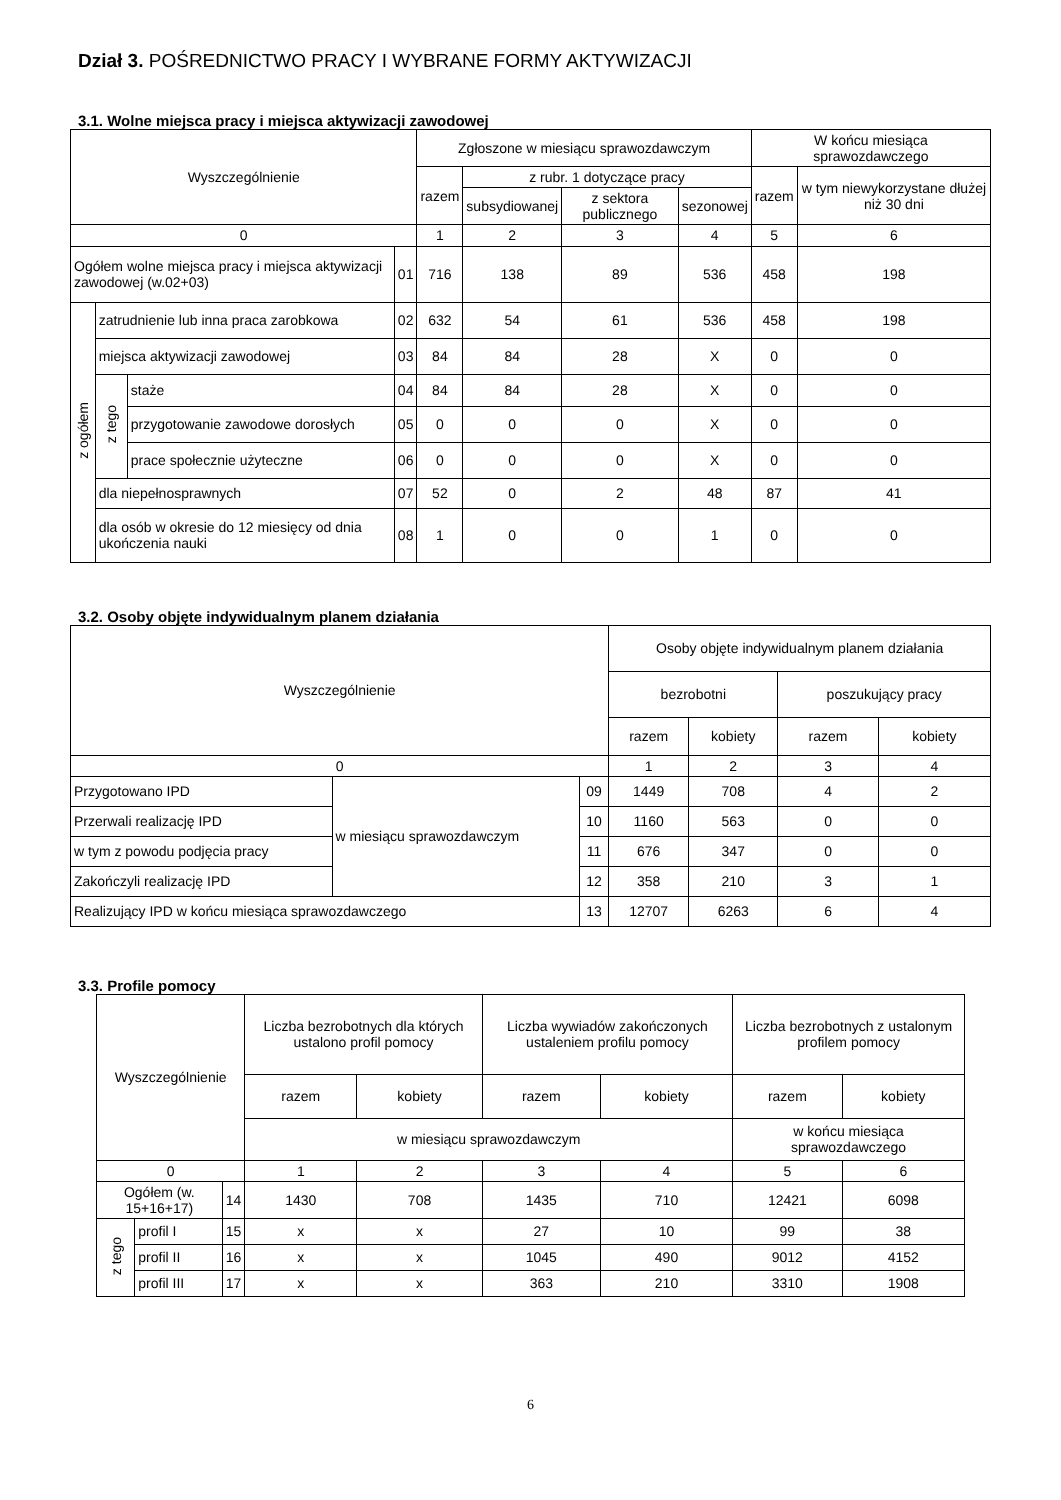Dział 3. POŚREDNICTWO PRACY I WYBRANE FORMY AKTYWIZACJI
3.1. Wolne miejsca pracy i miejsca aktywizacji zawodowej
| Wyszczególnienie | | | | Zgłoszone w miesiącu sprawozdawczym | | | | W końcu miesiąca sprawozdawczego | |
| --- | --- | --- | --- | --- | --- | --- | --- | --- | --- |
| | | | | razem | z rubr. 1 dotyczące pracy | | | razem | w tym niewykorzystane dłużej niż 30 dni |
| | | | | | subsydiowanej | z sektora publicznego | sezonowej | | |
| 0 | | | | 1 | 2 | 3 | 4 | 5 | 6 |
| Ogółem wolne miejsca pracy i miejsca aktywizacji zawodowej (w.02+03) | | | 01 | 716 | 138 | 89 | 536 | 458 | 198 |
| z ogółem | zatrudnienie lub inna praca zarobkowa | | 02 | 632 | 54 | 61 | 536 | 458 | 198 |
| | miejsca aktywizacji zawodowej | | 03 | 84 | 84 | 28 | X | 0 | 0 |
| | z tego | staże | 04 | 84 | 84 | 28 | X | 0 | 0 |
| | | przygotowanie zawodowe dorosłych | 05 | 0 | 0 | 0 | X | 0 | 0 |
| | | prace społecznie użyteczne | 06 | 0 | 0 | 0 | X | 0 | 0 |
| | dla niepełnosprawnych | | 07 | 52 | 0 | 2 | 48 | 87 | 41 |
| | dla osób w okresie do 12 miesięcy od dnia ukończenia nauki | | 08 | 1 | 0 | 0 | 1 | 0 | 0 |
3.2. Osoby objęte indywidualnym planem działania
| Wyszczególnienie | | | Osoby objęte indywidualnym planem działania | | | |
| --- | --- | --- | --- | --- | --- | --- |
| | | | bezrobotni | | poszukujący pracy | |
| | | | razem | kobiety | razem | kobiety |
| 0 | | | 1 | 2 | 3 | 4 |
| Przygotowano IPD | w miesiącu sprawozdawczym | 09 | 1449 | 708 | 4 | 2 |
| Przerwali realizację IPD | | 10 | 1160 | 563 | 0 | 0 |
| w tym z powodu podjęcia pracy | | 11 | 676 | 347 | 0 | 0 |
| Zakończyli realizację IPD | | 12 | 358 | 210 | 3 | 1 |
| Realizujący IPD w końcu miesiąca sprawozdawczego | | 13 | 12707 | 6263 | 6 | 4 |
3.3. Profile pomocy
| Wyszczególnienie | | | Liczba bezrobotnych dla których ustalono profil pomocy | | Liczba wywiadów zakończonych ustaleniem profilu pomocy | | Liczba bezrobotnych z ustalonym profilem pomocy | |
| --- | --- | --- | --- | --- | --- | --- | --- | --- |
| | | | razem | kobiety | razem | kobiety | razem | kobiety |
| | | | w miesiącu sprawozdawczym | | | | w końcu miesiąca sprawozdawczego | |
| 0 | | | 1 | 2 | 3 | 4 | 5 | 6 |
| Ogółem (w. 15+16+17) | | 14 | 1430 | 708 | 1435 | 710 | 12421 | 6098 |
| z tego | profil I | 15 | x | x | 27 | 10 | 99 | 38 |
| | profil II | 16 | x | x | 1045 | 490 | 9012 | 4152 |
| | profil III | 17 | x | x | 363 | 210 | 3310 | 1908 |
6